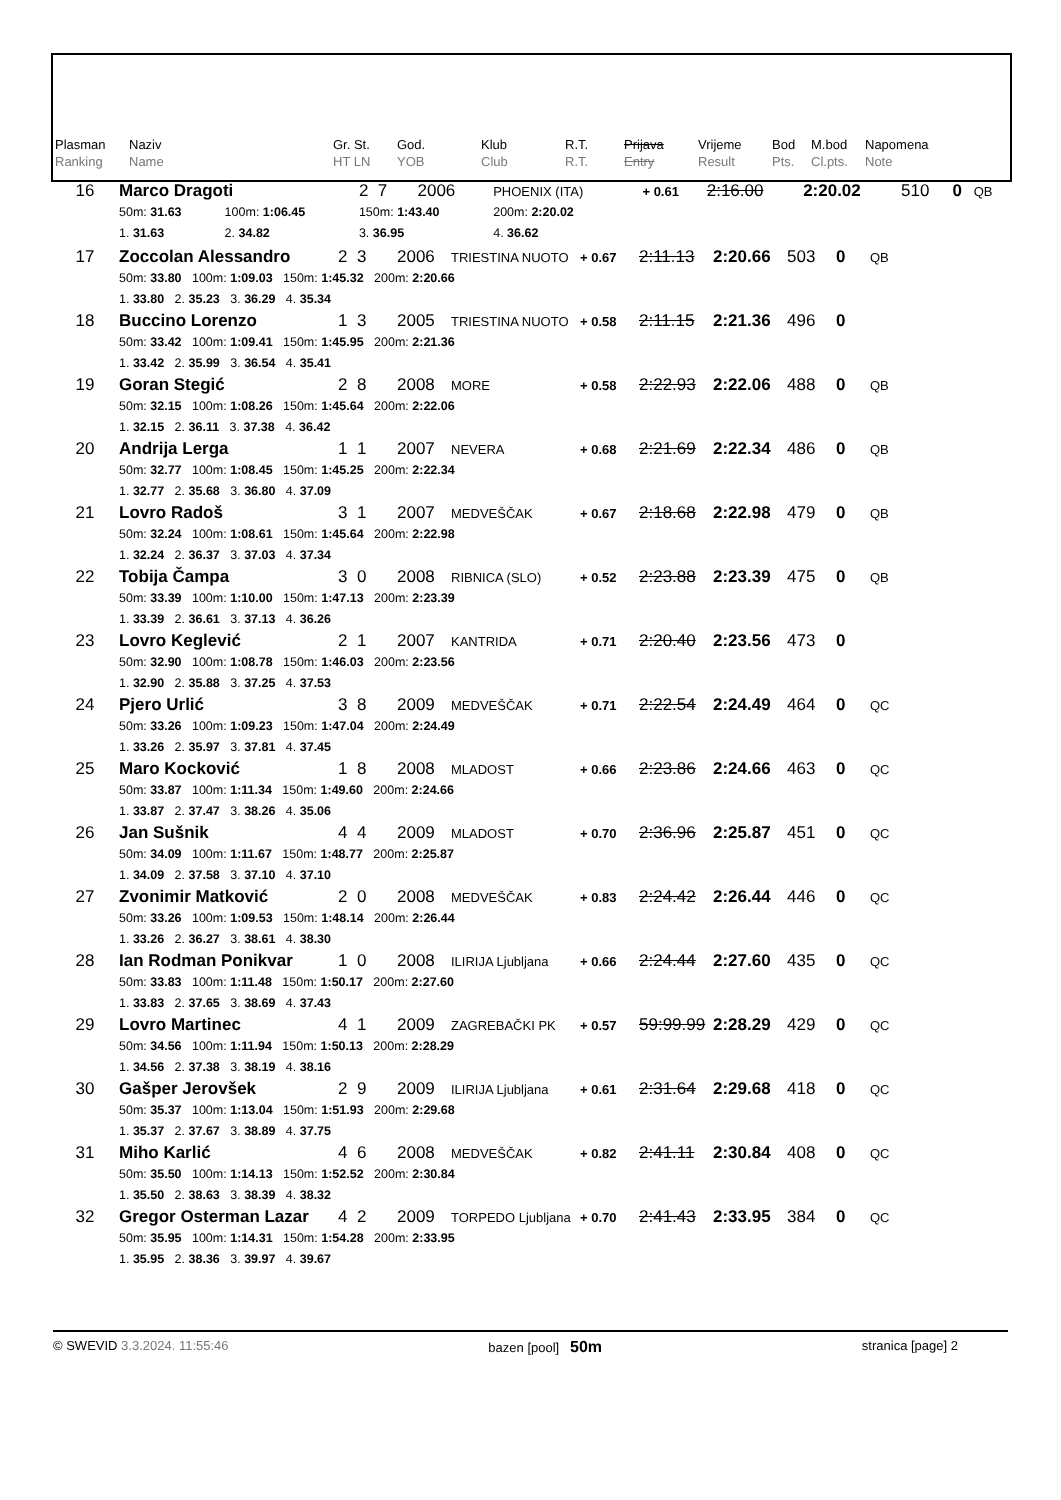| Plasman Ranking | Naziv Name | Gr. St. HT LN | God. YOB | Klub Club | R.T. R.T. | Prijava Entry | Vrijeme Result | Bod Pts. | M.bod Cl.pts. | Napomena Note |
| 16 | Marco Dragoti | | 2 7 | 2006 | PHOENIX (ITA) | + 0.61 | 2:16.00 | 2:20.02 | 510 | 0 | QB |
| | 50m: 31.63 | 100m: 1:06.45 | 150m: 1:43.40 | | 200m: 2:20.02 | | | | | | |
| | 1. 31.63 | 2. 34.82 | 3. 36.95 | | 4. 36.62 | | | | | | |
| 17 | Zoccolan Alessandro | 2 3 | 2006 | TRIESTINA NUOTO | + 0.67 | 2:11.13 | 2:20.66 | 503 | 0 | QB |
| | 50m: 33.80 100m: 1:09.03 150m: 1:45.32 200m: 2:20.66 | | | | | | | | | |
| | 1. 33.80 2. 35.23 3. 36.29 4. 35.34 | | | | | | | | | |
| 18 | Buccino Lorenzo | 1 3 | 2005 | TRIESTINA NUOTO | + 0.58 | 2:11.15 | 2:21.36 | 496 | 0 | |
| | 50m: 33.42 100m: 1:09.41 150m: 1:45.95 200m: 2:21.36 | | | | | | | | | |
| | 1. 33.42 2. 35.99 3. 36.54 4. 35.41 | | | | | | | | | |
| 19 | Goran Stegić | 2 8 | 2008 | MORE | + 0.58 | 2:22.93 | 2:22.06 | 488 | 0 | QB |
| | 50m: 32.15 100m: 1:08.26 150m: 1:45.64 200m: 2:22.06 | | | | | | | | | |
| | 1. 32.15 2. 36.11 3. 37.38 4. 36.42 | | | | | | | | | |
| 20 | Andrija Lerga | 1 1 | 2007 | NEVERA | + 0.68 | 2:21.69 | 2:22.34 | 486 | 0 | QB |
| | 50m: 32.77 100m: 1:08.45 150m: 1:45.25 200m: 2:22.34 | | | | | | | | | |
| | 1. 32.77 2. 35.68 3. 36.80 4. 37.09 | | | | | | | | | |
| 21 | Lovro Radoš | 3 1 | 2007 | MEDVEŠČAK | + 0.67 | 2:18.68 | 2:22.98 | 479 | 0 | QB |
| | 50m: 32.24 100m: 1:08.61 150m: 1:45.64 200m: 2:22.98 | | | | | | | | | |
| | 1. 32.24 2. 36.37 3. 37.03 4. 37.34 | | | | | | | | | |
| 22 | Tobija Čampa | 3 0 | 2008 | RIBNICA (SLO) | + 0.52 | 2:23.88 | 2:23.39 | 475 | 0 | QB |
| | 50m: 33.39 100m: 1:10.00 150m: 1:47.13 200m: 2:23.39 | | | | | | | | | |
| | 1. 33.39 2. 36.61 3. 37.13 4. 36.26 | | | | | | | | | |
| 23 | Lovro Keglević | 2 1 | 2007 | KANTRIDA | + 0.71 | 2:20.40 | 2:23.56 | 473 | 0 | |
| | 50m: 32.90 100m: 1:08.78 150m: 1:46.03 200m: 2:23.56 | | | | | | | | | |
| | 1. 32.90 2. 35.88 3. 37.25 4. 37.53 | | | | | | | | | |
| 24 | Pjero Urlić | 3 8 | 2009 | MEDVEŠČAK | + 0.71 | 2:22.54 | 2:24.49 | 464 | 0 | QC |
| | 50m: 33.26 100m: 1:09.23 150m: 1:47.04 200m: 2:24.49 | | | | | | | | | |
| | 1. 33.26 2. 35.97 3. 37.81 4. 37.45 | | | | | | | | | |
| 25 | Maro Kocković | 1 8 | 2008 | MLADOST | + 0.66 | 2:23.86 | 2:24.66 | 463 | 0 | QC |
| | 50m: 33.87 100m: 1:11.34 150m: 1:49.60 200m: 2:24.66 | | | | | | | | | |
| | 1. 33.87 2. 37.47 3. 38.26 4. 35.06 | | | | | | | | | |
| 26 | Jan Sušnik | 4 4 | 2009 | MLADOST | + 0.70 | 2:36.96 | 2:25.87 | 451 | 0 | QC |
| | 50m: 34.09 100m: 1:11.67 150m: 1:48.77 200m: 2:25.87 | | | | | | | | | |
| | 1. 34.09 2. 37.58 3. 37.10 4. 37.10 | | | | | | | | | |
| 27 | Zvonimir Matković | 2 0 | 2008 | MEDVEŠČAK | + 0.83 | 2:24.42 | 2:26.44 | 446 | 0 | QC |
| | 50m: 33.26 100m: 1:09.53 150m: 1:48.14 200m: 2:26.44 | | | | | | | | | |
| | 1. 33.26 2. 36.27 3. 38.61 4. 38.30 | | | | | | | | | |
| 28 | Ian Rodman Ponikvar | 1 0 | 2008 | ILIRIJA Ljubljana | + 0.66 | 2:24.44 | 2:27.60 | 435 | 0 | QC |
| | 50m: 33.83 100m: 1:11.48 150m: 1:50.17 200m: 2:27.60 | | | | | | | | | |
| | 1. 33.83 2. 37.65 3. 38.69 4. 37.43 | | | | | | | | | |
| 29 | Lovro Martinec | 4 1 | 2009 | ZAGREBAČKI PK | + 0.57 | 59:99.99 | 2:28.29 | 429 | 0 | QC |
| | 50m: 34.56 100m: 1:11.94 150m: 1:50.13 200m: 2:28.29 | | | | | | | | | |
| | 1. 34.56 2. 37.38 3. 38.19 4. 38.16 | | | | | | | | | |
| 30 | Gašper Jerovšek | 2 9 | 2009 | ILIRIJA Ljubljana | + 0.61 | 2:31.64 | 2:29.68 | 418 | 0 | QC |
| | 50m: 35.37 100m: 1:13.04 150m: 1:51.93 200m: 2:29.68 | | | | | | | | | |
| | 1. 35.37 2. 37.67 3. 38.89 4. 37.75 | | | | | | | | | |
| 31 | Miho Karlić | 4 6 | 2008 | MEDVEŠČAK | + 0.82 | 2:41.11 | 2:30.84 | 408 | 0 | QC |
| | 50m: 35.50 100m: 1:14.13 150m: 1:52.52 200m: 2:30.84 | | | | | | | | | |
| | 1. 35.50 2. 38.63 3. 38.39 4. 38.32 | | | | | | | | | |
| 32 | Gregor Osterman Lazar | 4 2 | 2009 | TORPEDO Ljubljana | + 0.70 | 2:41.43 | 2:33.95 | 384 | 0 | QC |
| | 50m: 35.95 100m: 1:14.31 150m: 1:54.28 200m: 2:33.95 | | | | | | | | | |
| | 1. 35.95 2. 38.36 3. 39.97 4. 39.67 | | | | | | | | | |
© SWEVID 3.3.2024. 11:55:46 bazen [pool] 50m stranica [page] 2